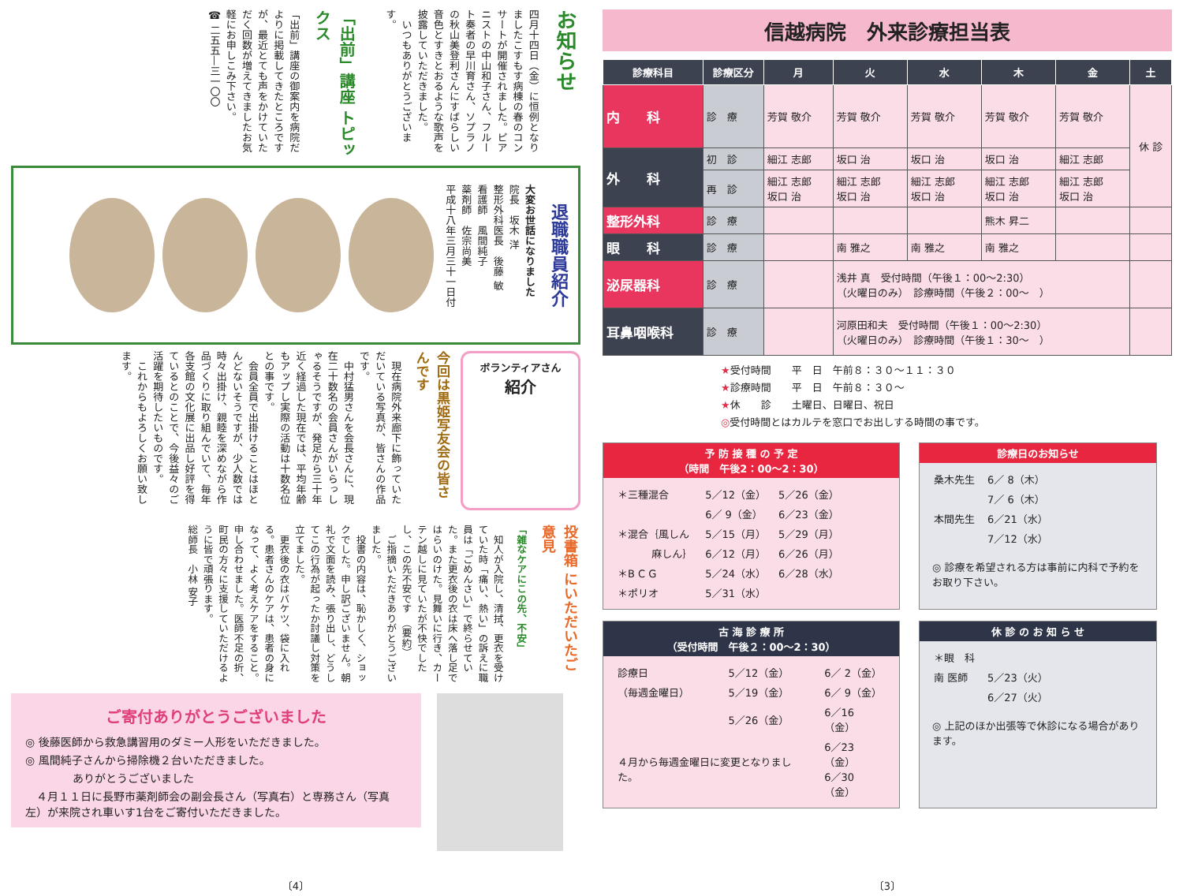お知らせ
四月十四日（金）に恒例となりましたこすもす病棟の春のコンサートが開催されました。ピアニストの中山和子さん、フルート奏者の早川育さん、ソプラノの秋山美登利さんにすばらしい音色とすきとおるような歌声を披露していただきました。
　いつもありがとうございます。
「出前」講座 トピックス
「出前」講座の御案内を病院だよりに掲載してきたところですが、最近とても声をかけていただく回数が増えてきましたお気軽にお申しこみ下さい。
☎ 二五五—三一〇〇
退職職員紹介
大変お世話になりました
院長　坂木 洋
整形外科医長　後藤 敏
看護師　風間純子
薬剤師　佐宗尚美
平成十八年三月三十一日付
ボランティアさん
紹介
今回は黒姫写友会の皆さんです
　現在病院外来廊下に飾っていただいている写真が、皆さんの作品です。
　中村猛男さんを会長さんに、現在二十数名の会員さんがいらっしゃるそうですが、発足から三十年近く経過した現在では、平均年齢もアップし実際の活動は十数名位との事です。
　会員全員で出掛けることはほとんどないそうですが、少人数では時々出掛け、親睦を深めながら作品づくりに取り組んでいて、毎年各支館の文化展に出品し好評を得ているとのことで、今後益々のご活躍を期待したいものです。
　これからもよろしくお願い致します。
投書箱 にいただいたご意見
「雑なケアにこの先、不安」
　知人が入院し、清拭、更衣を受けていた時「痛い、熱い」の訴えに職員は「ごめんさい」で終らせていた。また更衣後の衣は床へ落し足ではらいのけた。見舞いに行き、カーテン越しに見ていたが不快でしたし、この先不安です　（要約）
　ご指摘いただきありがとうございました。
　投書の内容は、恥かしく、ショックでした。申し訳ございません。朝礼で文面を読み、張り出し、どうしてこの行為が起ったか討議し対策を立てました。
　更衣後の衣はバケツ、袋に入れる。患者さんのケアは、患者の身になって、よく考えケアをすること。申し合わせました。医師不足の折、町民の方々に支援していただけるように皆で頑張ります。
総師長　小林 安子
ご寄付ありがとうございました
◎ 後藤医師から救急講習用のダミー人形をいただきました。
◎ 風間純子さんから掃除機２台いただきました。
ありがとうございました
　４月１１日に長野市薬剤師会の副会長さん（写真右）と専務さん（写真左）が来院され車いす1台をご寄付いただきました。
〔4〕
信越病院　外来診療担当表
| 診療科目 | 診療区分 | 月 | 火 | 水 | 木 | 金 | 土 |
| --- | --- | --- | --- | --- | --- | --- | --- |
| 内 科 | 診 療 | 芳賀 敬介 | 芳賀 敬介 | 芳賀 敬介 | 芳賀 敬介 | 芳賀 敬介 | 休 診 |
| 外 科 | 初 診 | 細江 志郎 | 坂口 治 | 坂口 治 | 坂口 治 | 細江 志郎 | |
| | 再 診 | 細江 志郎 坂口 治 | 細江 志郎 坂口 治 | 細江 志郎 坂口 治 | 細江 志郎 坂口 治 | 細江 志郎 坂口 治 | |
| 整形外科 | 診 療 | | | | 熊木 昇二 | | |
| 眼 科 | 診 療 | | 南 雅之 | 南 雅之 | 南 雅之 | | |
| 泌尿器科 | 診 療 | | 浅井 真 受付時間（午後１：00〜2:30） （火曜日のみ） 診療時間（午後２：00〜 ） | | | | |
| 耳鼻咽喉科 | 診 療 | | 河原田和夫 受付時間（午後１：00〜2:30） （火曜日のみ） 診療時間（午後１：30〜 ） | | | | |
★受付時間　　平　日　午前８：３０〜１１：３０
★診療時間　　平　日　午前８：３０〜
★休　　診　　土曜日、日曜日、祝日
◎受付時間とはカルテを窓口でお出しする時間の事です。
予 防 接 種 の 予 定
（時間　午後2：00〜2：30）
| ＊三種混合 | 5／12（金） | 5／26（金） |
| | 6／ 9（金） | 6／23（金） |
| ＊混合｛風しん | 5／15（月） | 5／29（月） |
| 麻しん｝ | 6／12（月） | 6／26（月） |
| ＊B C G | 5／24（水） | 6／28（水） |
| ＊ポリオ | 5／31（水） | |
診療日のお知らせ
| 桑木先生 | 6／ 8（木） |
| | 7／ 6（木） |
| 本間先生 | 6／21（水） |
| | 7／12（水） |
◎ 診療を希望される方は事前に内科で予約をお取り下さい。
古 海 診 療 所
（受付時間　午後２：00〜2：30）
| 診療日 | 5／12（金） | 6／ 2（金） |
| （毎週金曜日） | 5／19（金） | 6／ 9（金） |
| | 5／26（金） | 6／16（金） |
| ４月から毎週金曜日に変更となりました。 | | 6／23（金） 6／30（金） |
休 診 の お 知 ら せ
| ＊眼 科 | |
| 南 医師 | 5／23（火） |
| | 6／27（火） |
◎ 上記のほか出張等で休診になる場合があります。
〔3〕